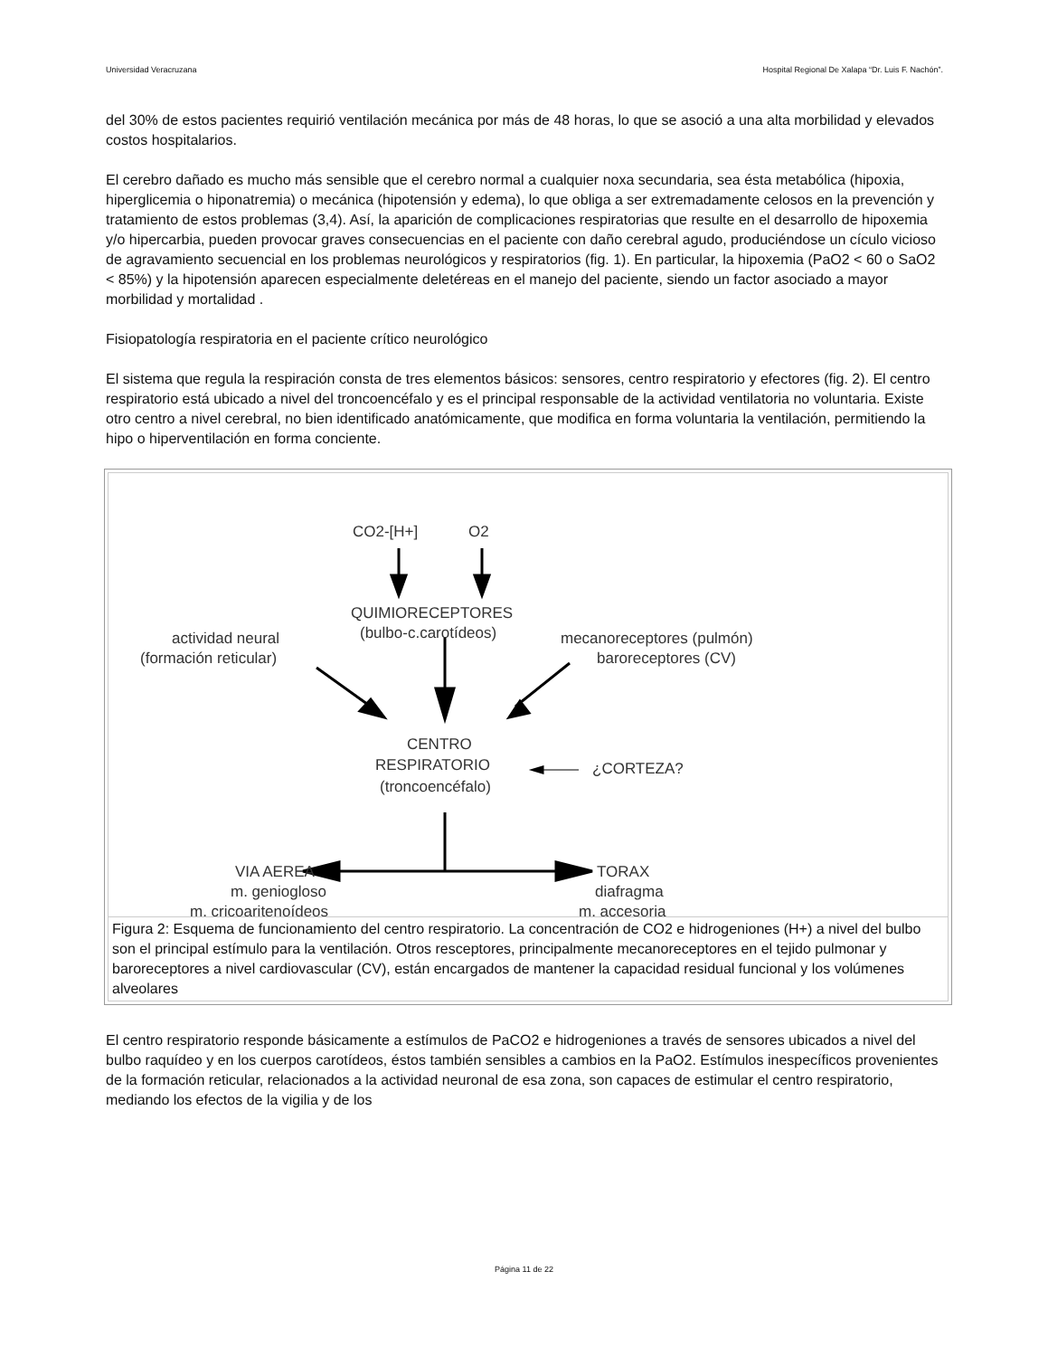Universidad Veracruzana Hospital Regional De Xalapa “Dr. Luis F. Nachón”.
del 30% de estos pacientes requirió ventilación mecánica por más de 48 horas, lo que se asoció a una alta morbilidad y elevados costos hospitalarios.
El cerebro dañado es mucho más sensible que el cerebro normal a cualquier noxa secundaria, sea ésta metabólica (hipoxia, hiperglicemia o hiponatremia) o mecánica (hipotensión y edema), lo que obliga a ser extremadamente celosos en la prevención y tratamiento de estos problemas (3,4). Así, la aparición de complicaciones respiratorias que resulte en el desarrollo de hipoxemia y/o hipercarbia, pueden provocar graves consecuencias en el paciente con daño cerebral agudo, produciéndose un cículo vicioso de agravamiento secuencial en los problemas neurológicos y respiratorios (fig. 1). En particular, la hipoxemia (PaO2 < 60 o SaO2 < 85%) y la hipotensión aparecen especialmente deletéreas en el manejo del paciente, siendo un factor asociado a mayor morbilidad y mortalidad .
Fisiopatología respiratoria en el paciente crítico neurológico
El sistema que regula la respiración consta de tres elementos básicos: sensores, centro respiratorio y efectores (fig. 2). El centro respiratorio está ubicado a nivel del troncoencéfalo y es el principal responsable de la actividad ventilatoria no voluntaria. Existe otro centro a nivel cerebral, no bien identificado anatómicamente, que modifica en forma voluntaria la ventilación, permitiendo la hipo o hiperventilación en forma conciente.
CO2-[H+]
O2
QUIMIORECEPTORES
(bulbo-c.carotídeos)
actividad neural
(formación reticular)
mecanoreceptores (pulmón)
baroreceptores (CV)
CENTRO
RESPIRATORIO
(troncoencéfalo)
¿CORTEZA?
VIA AEREA
m. geniogloso
m. cricoaritenoídeos
TORAX
diafragma
m. accesoria
Figura 2: Esquema de funcionamiento del centro respiratorio. La concentración de CO2 e hidrogeniones (H+) a nivel del bulbo son el principal estímulo para la ventilación. Otros resceptores, principalmente mecanoreceptores en el tejido pulmonar y baroreceptores a nivel cardiovascular (CV), están encargados de mantener la capacidad residual funcional y los volúmenes alveolares
El centro respiratorio responde básicamente a estímulos de PaCO2 e hidrogeniones a través de sensores ubicados a nivel del bulbo raquídeo y en los cuerpos carotídeos, éstos también sensibles a cambios en la PaO2. Estímulos inespecíficos provenientes de la formación reticular, relacionados a la actividad neuronal de esa zona, son capaces de estimular el centro respiratorio, mediando los efectos de la vigilia y de los
Página 11 de 22